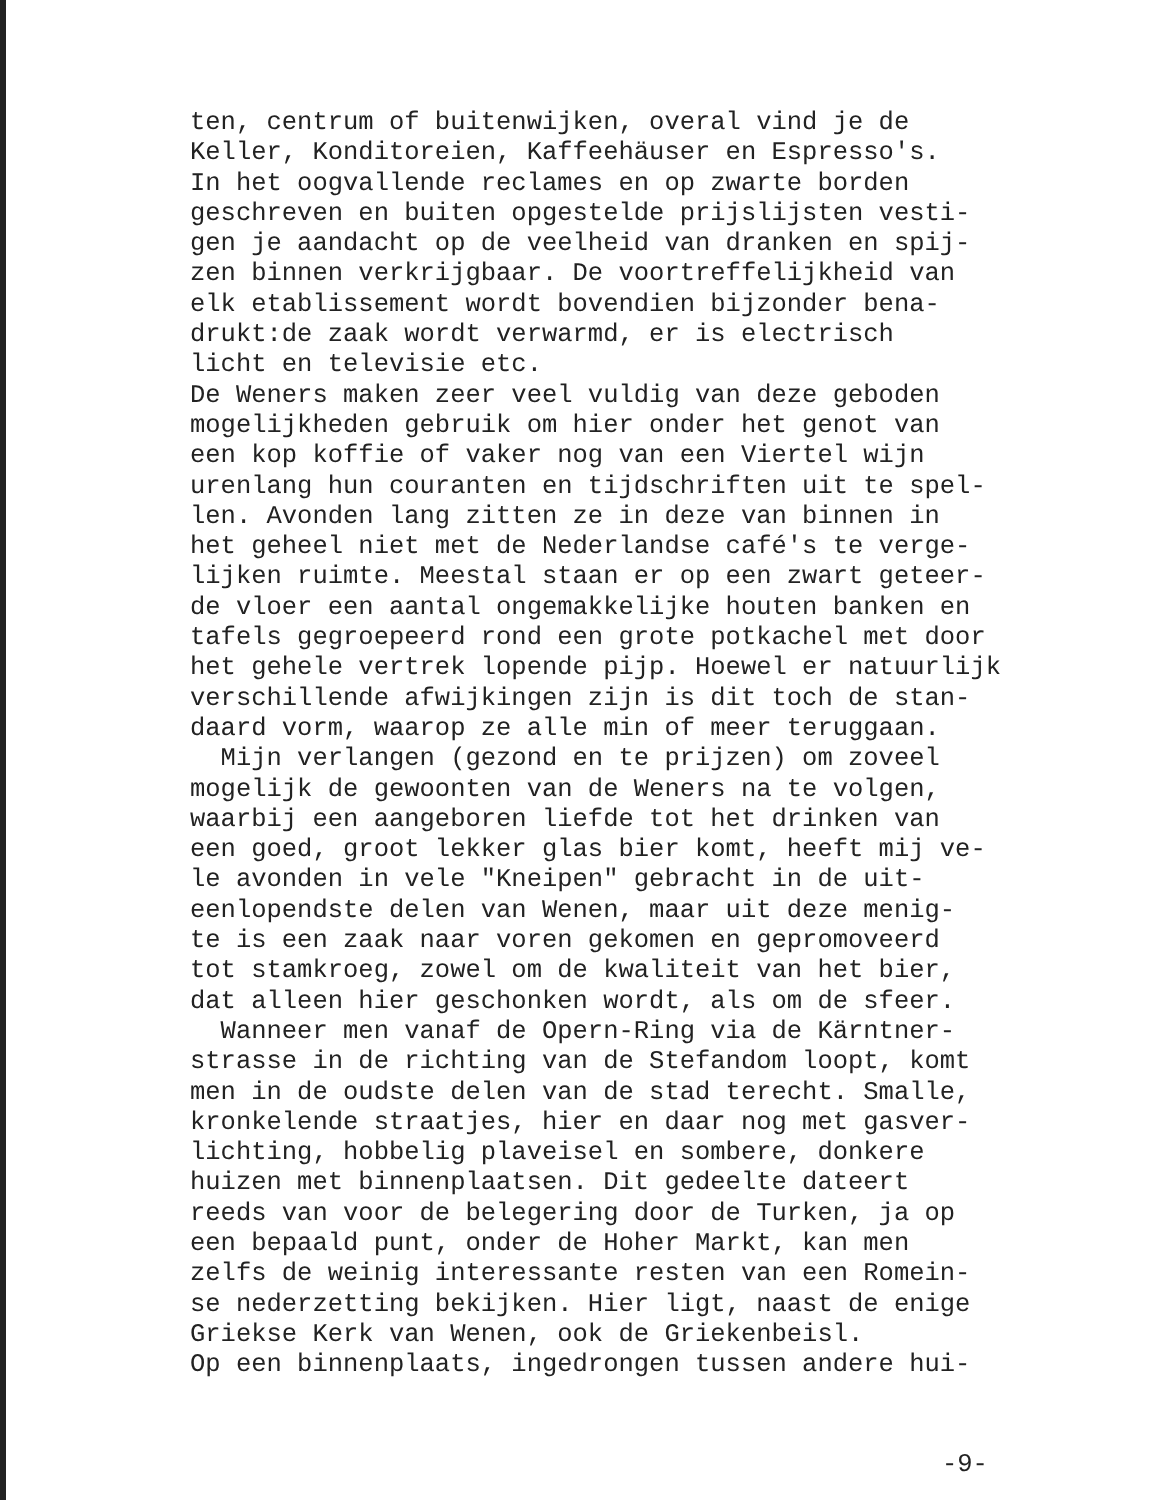ten, centrum of buitenwijken, overal vind je de Keller, Konditoreien, Kaffeehäuser en Espresso's. In het oogvallende reclames en op zwarte borden geschreven en buiten opgestelde prijslijsten vesti- gen je aandacht op de veelheid van dranken en spij- zen binnen verkrijgbaar. De voortreffelijkheid van elk etablissement wordt bovendien bijzonder bena- drukt:de zaak wordt verwarmd, er is electrisch licht en televisie etc. De Weners maken zeer veel vuldig van deze geboden mogelijkheden gebruik om hier onder het genot van een kop koffie of vaker nog van een Viertel wijn urenlang hun couranten en tijdschriften uit te spel- len. Avonden lang zitten ze in deze van binnen in het geheel niet met de Nederlandse café's te verge- lijken ruimte. Meestal staan er op een zwart geteer- de vloer een aantal ongemakkelijke houten banken en tafels gegroepeerd rond een grote potkachel met door het gehele vertrek lopende pijp. Hoewel er natuurlijk verschillende afwijkingen zijn is dit toch de stan- daard vorm, waarop ze alle min of meer teruggaan. Mijn verlangen (gezond en te prijzen) om zoveel mogelijk de gewoonten van de Weners na te volgen, waarbij een aangeboren liefde tot het drinken van een goed, groot lekker glas bier komt, heeft mij ve- le avonden in vele "Kneipen" gebracht in de uit- eenlopendste delen van Wenen, maar uit deze menig- te is een zaak naar voren gekomen en gepromoveerd tot stamkroeg, zowel om de kwaliteit van het bier, dat alleen hier geschonken wordt, als om de sfeer. Wanneer men vanaf de Opern-Ring via de Kärntner- strasse in de richting van de Stefandom loopt, komt men in de oudste delen van de stad terecht. Smalle, kronkelende straatjes, hier en daar nog met gasver- lichting, hobbelig plaveisel en sombere, donkere huizen met binnenplaatsen. Dit gedeelte dateert reeds van voor de belegering door de Turken, ja op een bepaald punt, onder de Hoher Markt, kan men zelfs de weinig interessante resten van een Romein- se nederzetting bekijken. Hier ligt, naast de enige Griekse Kerk van Wenen, ook de Griekenbeisl. Op een binnenplaats, ingedrongen tussen andere hui-
-9-